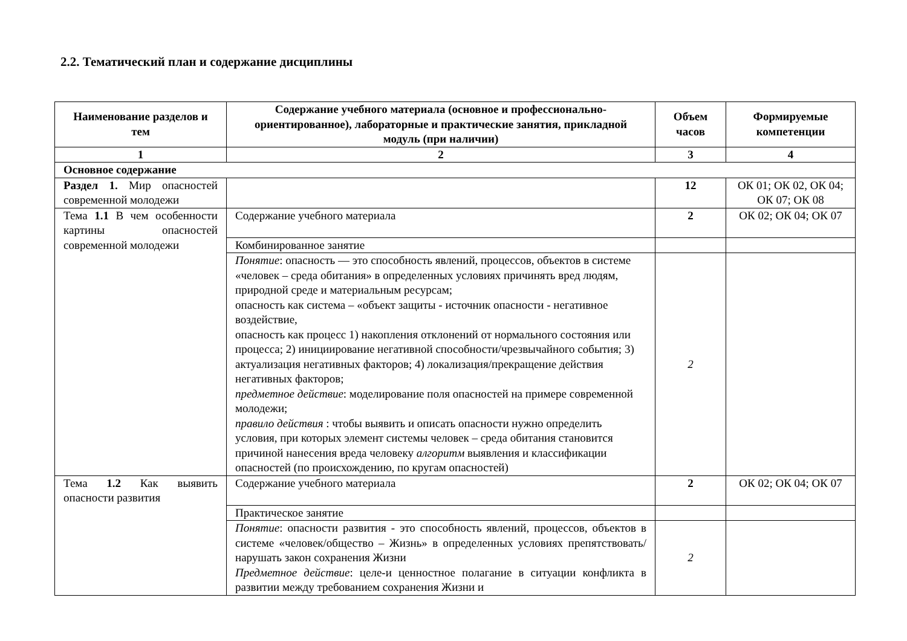2.2. Тематический план и содержание дисциплины
| Наименование разделов и тем | Содержание учебного материала (основное и профессионально-ориентированное), лабораторные и практические занятия, прикладной модуль (при наличии) | Объем часов | Формируемые компетенции |
| --- | --- | --- | --- |
| 1 | 2 | 3 | 4 |
| Основное содержание | | | |
| Раздел 1. Мир опасностей современной молодежи | | 12 | ОК 01; ОК 02, ОК 04; ОК 07; ОК 08 |
| Тема 1.1 В чем особенности картины опасностей современной молодежи | Содержание учебного материала | 2 | ОК 02; ОК 04; ОК 07 |
| | Комбинированное занятие | | |
| | Понятие : опасность — это способность явлений, процессов, объектов в системе «человек – среда обитания» в определенных условиях причинять вред людям, природной среде и материальным ресурсам; опасность как система – «объект защиты - источник опасности - негативное воздействие, опасность как процесс 1) накопления отклонений от нормального состояния или процесса; 2) инициирование негативной способности/чрезвычайного события; 3) актуализация негативных факторов; 4) локализация/прекращение действия негативных факторов; предметное действие : моделирование поля опасностей на примере современной молодежи; правило действия : чтобы выявить и описать опасности нужно определить условия, при которых элемент системы человек – среда обитания становится причиной нанесения вреда человеку алгоритм выявления и классификации опасностей (по происхождению, по кругам опасностей) | 2 | |
| Тема 1.2 Как выявить опасности развития | Содержание учебного материала | 2 | ОК 02; ОК 04; ОК 07 |
| | Практическое занятие | | |
| | Понятие : опасности развития - это способность явлений, процессов, объектов в системе «человек/общество – Жизнь» в определенных условиях препятствовать/нарушать закон сохранения Жизни Предметное действие : целе-и ценностное полагание в ситуации конфликта в развитии между требованием сохранения Жизни и | 2 | |